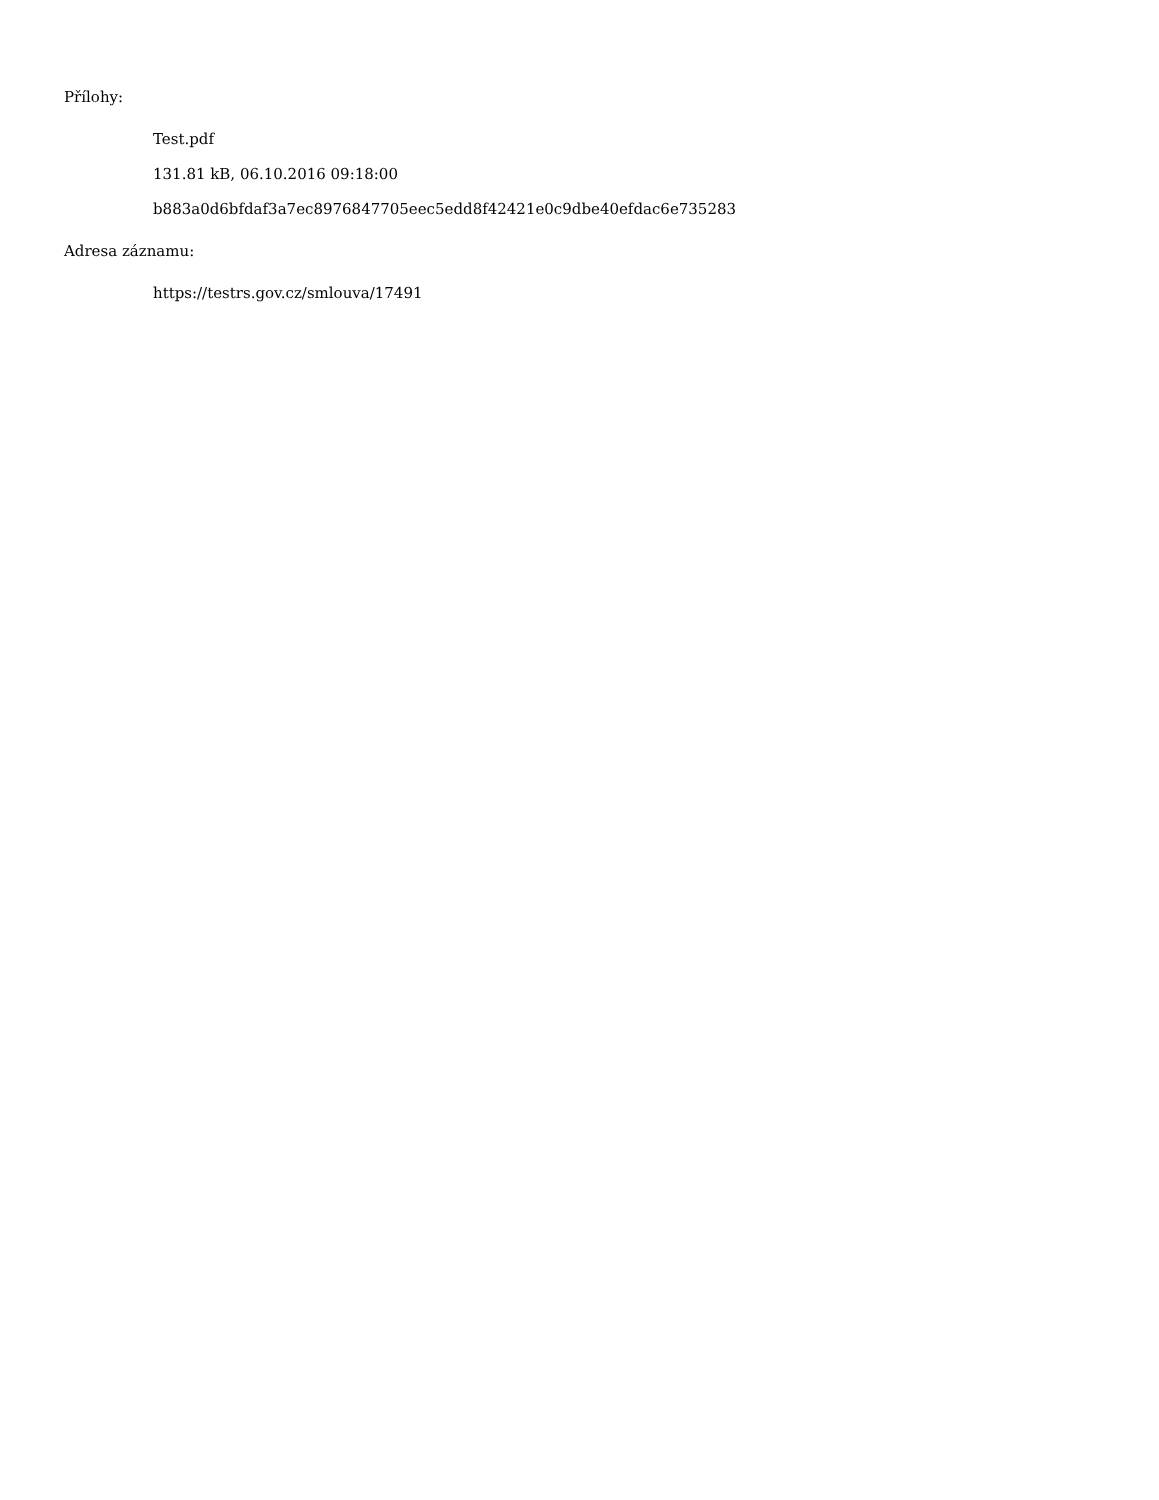Přílohy:
Test.pdf
131.81 kB, 06.10.2016 09:18:00
b883a0d6bfdaf3a7ec8976847705eec5edd8f42421e0c9dbe40efdac6e735283
Adresa záznamu:
https://testrs.gov.cz/smlouva/17491